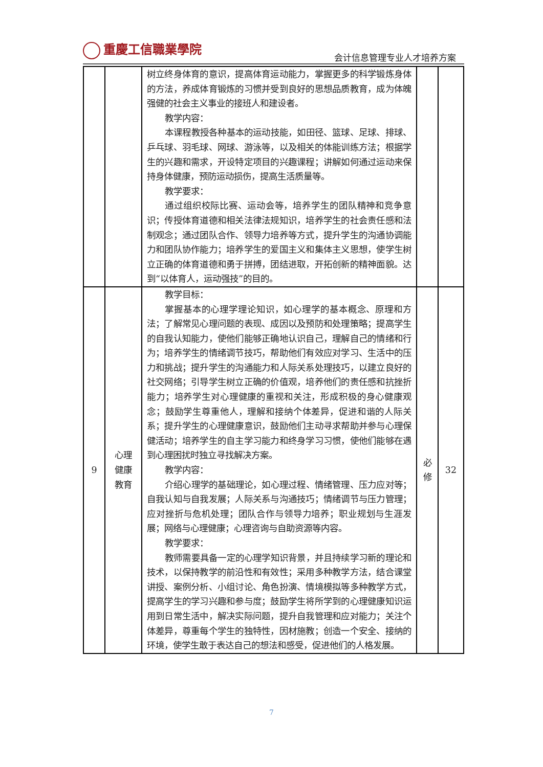重慶工信職業學院
会计信息管理专业人才培养方案
| | | 树立终身体育的意识，提高体育运动能力，掌握更多的科学锻炼身体的方法，养成体育锻炼的习惯并受到良好的思想品质教育，成为体魄强健的社会主义事业的接班人和建设者。 教学内容： 本课程教授各种基本的运动技能，如田径、篮球、足球、排球、乒乓球、羽毛球、网球、游泳等，以及相关的体能训练方法；根据学生的兴趣和需求，开设特定项目的兴趣课程；讲解如何通过运动来保持身体健康，预防运动损伤，提高生活质量等。 教学要求： 通过组织校际比赛、运动会等，培养学生的团队精神和竞争意识；传授体育道德和相关法律法规知识，培养学生的社会责任感和法制观念；通过团队合作、领导力培养等方式，提升学生的沟通协调能力和团队协作能力；培养学生的爱国主义和集体主义思想，使学生树立正确的体育道德和勇于拼搏，团结进取，开拓创新的精神面貌。达到“以体育人，运动强技”的目的。 | | |
| 9 | 心理 健康 教育 | 教学目标： 掌握基本的心理学理论知识，如心理学的基本概念、原理和方法；了解常见心理问题的表现、成因以及预防和处理策略；提高学生的自我认知能力，使他们能够正确地认识自己，理解自己的情绪和行为；培养学生的情绪调节技巧，帮助他们有效应对学习、生活中的压力和挑战；提升学生的沟通能力和人际关系处理技巧，以建立良好的社交网络；引导学生树立正确的价值观，培养他们的责任感和抗挫折能力；培养学生对心理健康的重视和关注，形成积极的身心健康观念；鼓励学生尊重他人，理解和接纳个体差异，促进和谐的人际关系；提升学生的心理健康意识，鼓励他们主动寻求帮助并参与心理保健活动；培养学生的自主学习能力和终身学习习惯，使他们能够在遇到心理困扰时独立寻找解决方案。 教学内容： 介绍心理学的基础理论，如心理过程、情绪管理、压力应对等；自我认知与自我发展；人际关系与沟通技巧；情绪调节与压力管理；应对挫折与危机处理；团队合作与领导力培养；职业规划与生涯发展；网络与心理健康；心理咨询与自助资源等内容。 教学要求： 教师需要具备一定的心理学知识背景，并且持续学习新的理论和技术，以保持教学的前沿性和有效性；采用多种教学方法，结合课堂讲授、案例分析、小组讨论、角色扮演、情境模拟等多种教学方式，提高学生的学习兴趣和参与度；鼓励学生将所学到的心理健康知识运用到日常生活中，解决实际问题，提升自我管理和应对能力；关注个体差异，尊重每个学生的独特性，因材施教；创造一个安全、接纳的环境，使学生敢于表达自己的想法和感受，促进他们的人格发展。 | 必 修 | 32 |
7